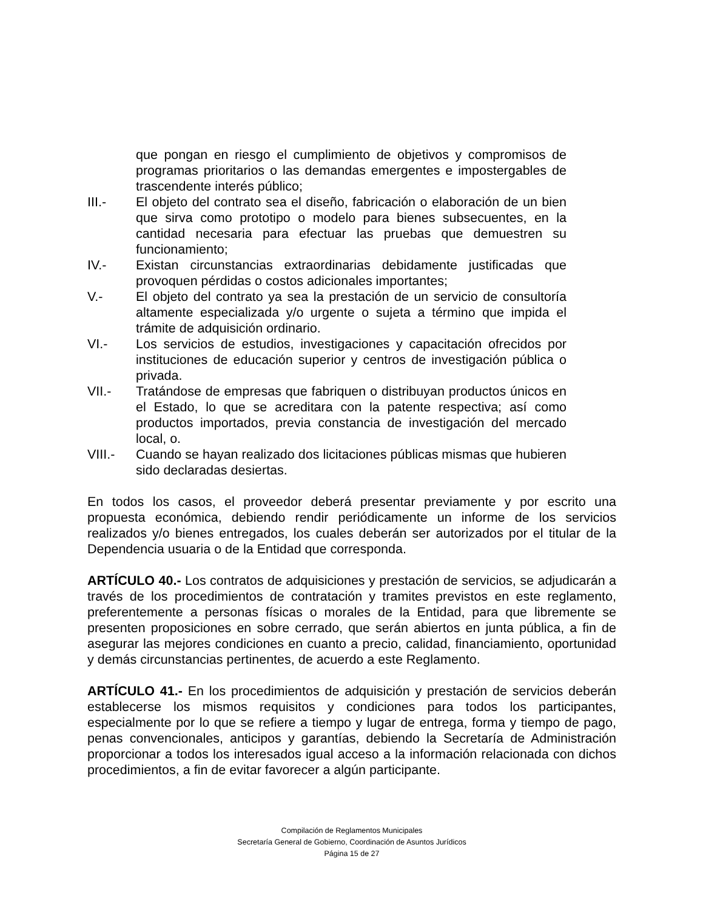que pongan en riesgo el cumplimiento de objetivos y compromisos de programas prioritarios o las demandas emergentes e impostergables de trascendente interés público;
III.- El objeto del contrato sea el diseño, fabricación o elaboración de un bien que sirva como prototipo o modelo para bienes subsecuentes, en la cantidad necesaria para efectuar las pruebas que demuestren su funcionamiento;
IV.- Existan circunstancias extraordinarias debidamente justificadas que provoquen pérdidas o costos adicionales importantes;
V.- El objeto del contrato ya sea la prestación de un servicio de consultoría altamente especializada y/o urgente o sujeta a término que impida el trámite de adquisición ordinario.
VI.- Los servicios de estudios, investigaciones y capacitación ofrecidos por instituciones de educación superior y centros de investigación pública o privada.
VII.- Tratándose de empresas que fabriquen o distribuyan productos únicos en el Estado, lo que se acreditara con la patente respectiva; así como productos importados, previa constancia de investigación del mercado local, o.
VIII.- Cuando se hayan realizado dos licitaciones públicas mismas que hubieren sido declaradas desiertas.
En todos los casos, el proveedor deberá presentar previamente y por escrito una propuesta económica, debiendo rendir periódicamente un informe de los servicios realizados y/o bienes entregados, los cuales deberán ser autorizados por el titular de la Dependencia usuaria o de la Entidad que corresponda.
ARTÍCULO 40.- Los contratos de adquisiciones y prestación de servicios, se adjudicarán a través de los procedimientos de contratación y tramites previstos en este reglamento, preferentemente a personas físicas o morales de la Entidad, para que libremente se presenten proposiciones en sobre cerrado, que serán abiertos en junta pública, a fin de asegurar las mejores condiciones en cuanto a precio, calidad, financiamiento, oportunidad y demás circunstancias pertinentes, de acuerdo a este Reglamento.
ARTÍCULO 41.- En los procedimientos de adquisición y prestación de servicios deberán establecerse los mismos requisitos y condiciones para todos los participantes, especialmente por lo que se refiere a tiempo y lugar de entrega, forma y tiempo de pago, penas convencionales, anticipos y garantías, debiendo la Secretaría de Administración proporcionar a todos los interesados igual acceso a la información relacionada con dichos procedimientos, a fin de evitar favorecer a algún participante.
Compilación de Reglamentos Municipales
Secretaría General de Gobierno, Coordinación de Asuntos Jurídicos
Página 15 de 27